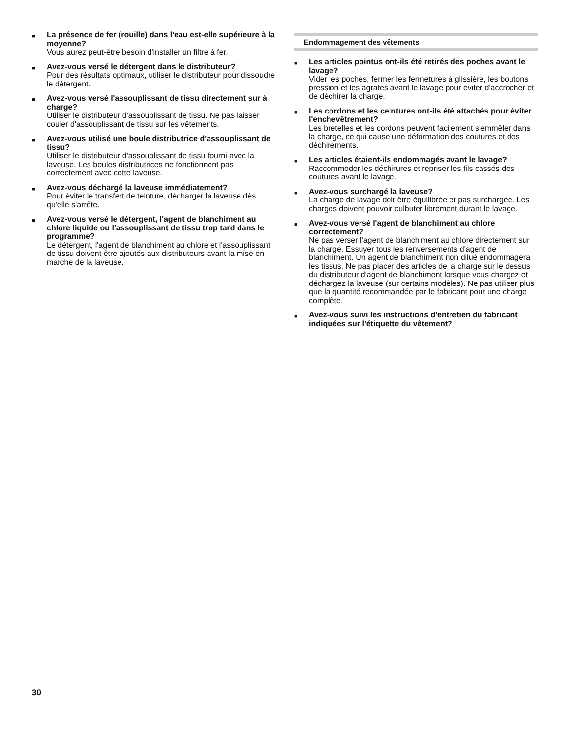■
La présence de fer (rouille) dans l'eau est-elle supérieure à la moyenne?
Vous aurez peut-être besoin d'installer un filtre à fer.
■
Avez-vous versé le détergent dans le distributeur?
Pour des résultats optimaux, utiliser le distributeur pour dissoudre le détergent.
■
Avez-vous versé l'assouplissant de tissu directement sur à charge?
Utiliser le distributeur d'assouplissant de tissu. Ne pas laisser couler d'assouplissant de tissu sur les vêtements.
■
Avez-vous utilisé une boule distributrice d'assouplissant de tissu?
Utiliser le distributeur d'assouplissant de tissu fourni avec la laveuse. Les boules distributrices ne fonctionnent pas correctement avec cette laveuse.
■
Avez-vous déchargé la laveuse immédiatement?
Pour éviter le transfert de teinture, décharger la laveuse dès qu'elle s'arrête.
■
Avez-vous versé le détergent, l'agent de blanchiment au chlore liquide ou l'assouplissant de tissu trop tard dans le programme?
Le détergent, l'agent de blanchiment au chlore et l'assouplissant de tissu doivent être ajoutés aux distributeurs avant la mise en marche de la laveuse.
Endommagement des vêtements
■
Les articles pointus ont-ils été retirés des poches avant le lavage?
Vider les poches, fermer les fermetures à glissière, les boutons pression et les agrafes avant le lavage pour éviter d'accrocher et de déchirer la charge.
■
Les cordons et les ceintures ont-ils été attachés pour éviter l'enchevêtrement?
Les bretelles et les cordons peuvent facilement s'emmêler dans la charge, ce qui cause une déformation des coutures et des déchirements.
■
Les articles étaient-ils endommagés avant le lavage?
Raccommoder les déchirures et repriser les fils cassés des coutures avant le lavage.
■
Avez-vous surchargé la laveuse?
La charge de lavage doit être équilibrée et pas surchargée. Les charges doivent pouvoir culbuter librement durant le lavage.
■
Avez-vous versé l'agent de blanchiment au chlore correctement?
Ne pas verser l'agent de blanchiment au chlore directement sur la charge. Essuyer tous les renversements d'agent de blanchiment. Un agent de blanchiment non dilué endommagera les tissus. Ne pas placer des articles de la charge sur le dessus du distributeur d'agent de blanchiment lorsque vous chargez et déchargez la laveuse (sur certains modèles). Ne pas utiliser plus que la quantité recommandée par le fabricant pour une charge complète.
■
Avez-vous suivi les instructions d'entretien du fabricant indiquées sur l'étiquette du vêtement?
30